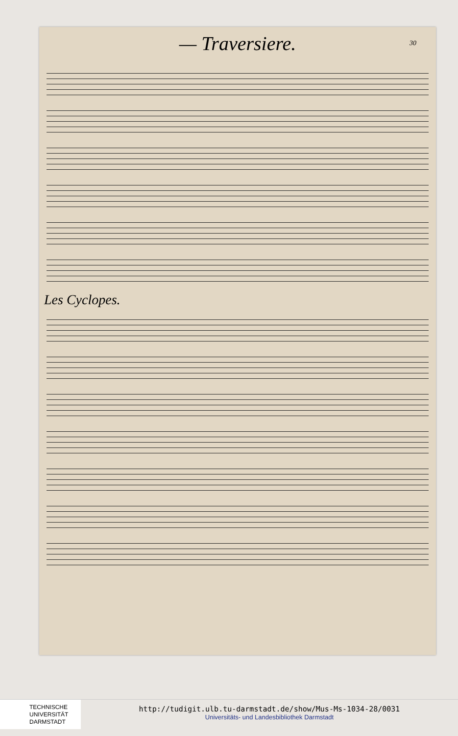— Traversiere.
30
Les Cyclopes.
TECHNISCHE
UNIVERSITÄT
DARMSTADT
http://tudigit.ulb.tu-darmstadt.de/show/Mus-Ms-1034-28/0031
Universitäts- und Landesbibliothek Darmstadt